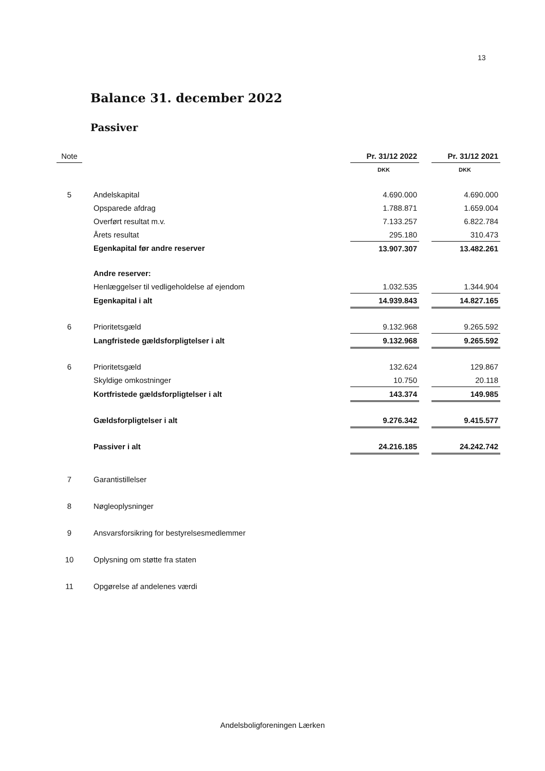13
Balance 31. december 2022
Passiver
| Note | | Pr. 31/12 2022 | | Pr. 31/12 2021 |
| --- | --- | --- | --- | --- |
| | | DKK | | DKK |
| 5 | Andelskapital | 4.690.000 | | 4.690.000 |
| | Opsparede afdrag | 1.788.871 | | 1.659.004 |
| | Overført resultat m.v. | 7.133.257 | | 6.822.784 |
| | Årets resultat | 295.180 | | 310.473 |
| | Egenkapital før andre reserver | 13.907.307 | | 13.482.261 |
| | Andre reserver: | | | |
| | Henlæggelser til vedligeholdelse af ejendom | 1.032.535 | | 1.344.904 |
| | Egenkapital i alt | 14.939.843 | | 14.827.165 |
| 6 | Prioritetsgæld | 9.132.968 | | 9.265.592 |
| | Langfristede gældsforpligtelser i alt | 9.132.968 | | 9.265.592 |
| 6 | Prioritetsgæld | 132.624 | | 129.867 |
| | Skyldige omkostninger | 10.750 | | 20.118 |
| | Kortfristede gældsforpligtelser i alt | 143.374 | | 149.985 |
| | Gældsforpligtelser i alt | 9.276.342 | | 9.415.577 |
| | Passiver i alt | 24.216.185 | | 24.242.742 |
| 7 | Garantistillelser | | | |
| 8 | Nøgleoplysninger | | | |
| 9 | Ansvarsforsikring for bestyrelsesmedlemmer | | | |
| 10 | Oplysning om støtte fra staten | | | |
| 11 | Opgørelse af andelenes værdi | | | |
Andelsboligforeningen Lærken